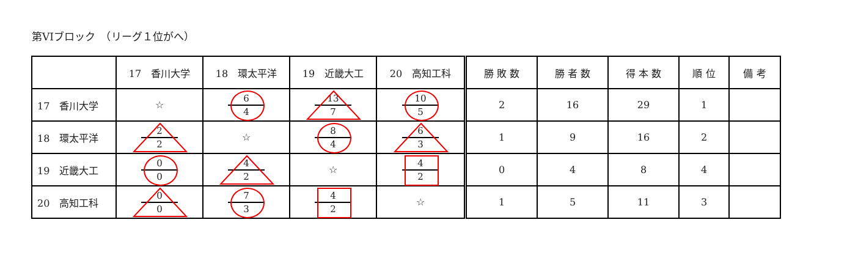第VIブロック　（リーグ１位がへ）
| | 17 香川大学 | 18 環太平洋 | 19 近畿大工 | 20 高知工科 | 勝 敗 数 | 勝 者 数 | 得 本 数 | 順 位 | 備 考 |
| --- | --- | --- | --- | --- | --- | --- | --- | --- | --- |
| 17 香川大学 | ☆ | 6 4 | 13 7 | 10 5 | 2 | 16 | 29 | 1 | |
| 18 環太平洋 | 2 2 | ☆ | 8 4 | 6 3 | 1 | 9 | 16 | 2 | |
| 19 近畿大工 | 0 0 | 4 2 | ☆ | 4 2 | 0 | 4 | 8 | 4 | |
| 20 高知工科 | 0 0 | 7 3 | 4 2 | ☆ | 1 | 5 | 11 | 3 | |